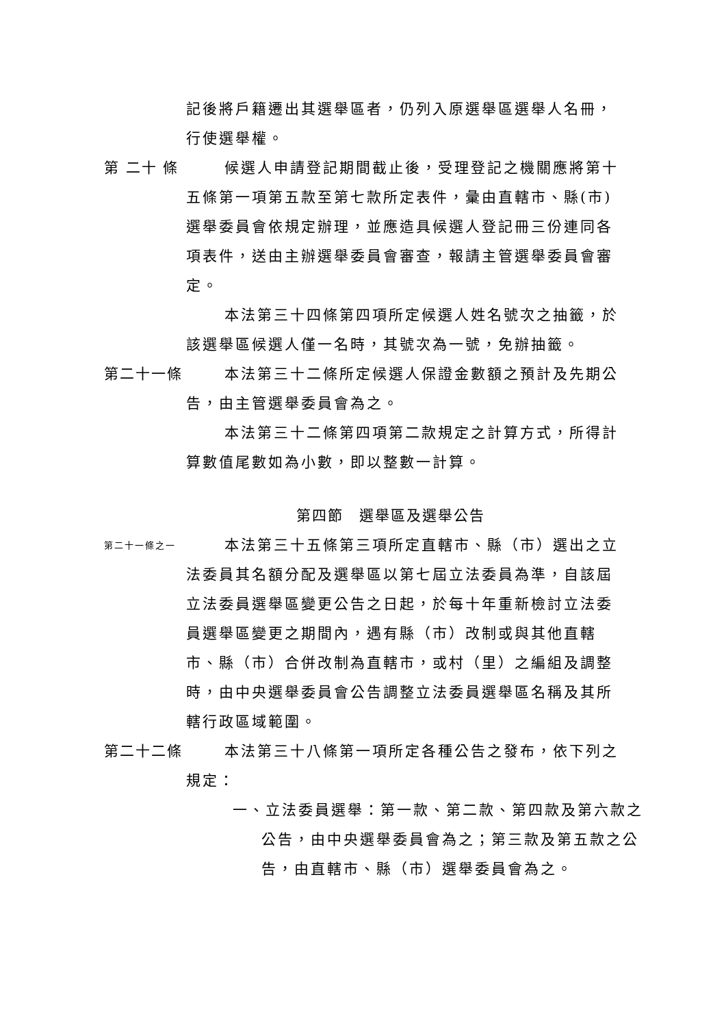記後將戶籍遷出其選舉區者，仍列入原選舉區選舉人名冊，行使選舉權。
第 二十 條
候選人申請登記期間截止後，受理登記之機關應將第十五條第一項第五款至第七款所定表件，彙由直轄市、縣(市)選舉委員會依規定辦理，並應造具候選人登記冊三份連同各項表件，送由主辦選舉委員會審查，報請主管選舉委員會審定。
本法第三十四條第四項所定候選人姓名號次之抽籤，於該選舉區候選人僅一名時，其號次為一號，免辦抽籤。
第二十一條 本法第三十二條所定候選人保證金數額之預計及先期公告，由主管選舉委員會為之。
本法第三十二條第四項第二款規定之計算方式，所得計算數值尾數如為小數，即以整數一計算。
第四節　選舉區及選舉公告
第二十一條之一
本法第三十五條第三項所定直轄市、縣（市）選出之立法委員其名額分配及選舉區以第七屆立法委員為準，自該屆立法委員選舉區變更公告之日起，於每十年重新檢討立法委員選舉區變更之期間內，遇有縣（市）改制或與其他直轄市、縣（市）合併改制為直轄市，或村（里）之編組及調整時，由中央選舉委員會公告調整立法委員選舉區名稱及其所轄行政區域範圍。
第二十二條 本法第三十八條第一項所定各種公告之發布，依下列之規定：
一、立法委員選舉：第一款、第二款、第四款及第六款之公告，由中央選舉委員會為之；第三款及第五款之公告，由直轄市、縣（市）選舉委員會為之。